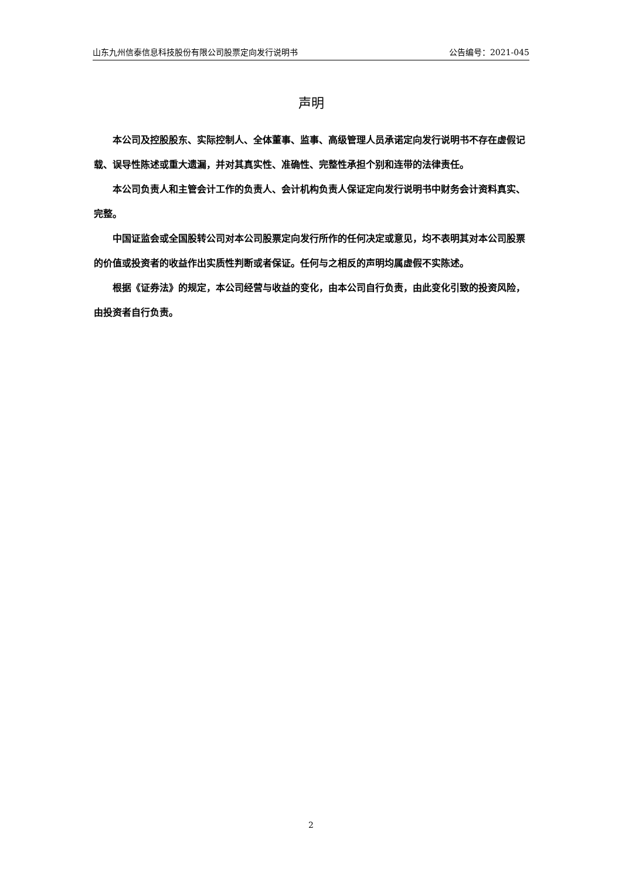山东九州信泰信息科技股份有限公司股票定向发行说明书 公告编号：2021-045
声明
本公司及控股股东、实际控制人、全体董事、监事、高级管理人员承诺定向发行说明书不存在虚假记载、误导性陈述或重大遗漏，并对其真实性、准确性、完整性承担个别和连带的法律责任。
本公司负责人和主管会计工作的负责人、会计机构负责人保证定向发行说明书中财务会计资料真实、完整。
中国证监会或全国股转公司对本公司股票定向发行所作的任何决定或意见，均不表明其对本公司股票的价值或投资者的收益作出实质性判断或者保证。任何与之相反的声明均属虚假不实陈述。
根据《证券法》的规定，本公司经营与收益的变化，由本公司自行负责，由此变化引致的投资风险，由投资者自行负责。
2